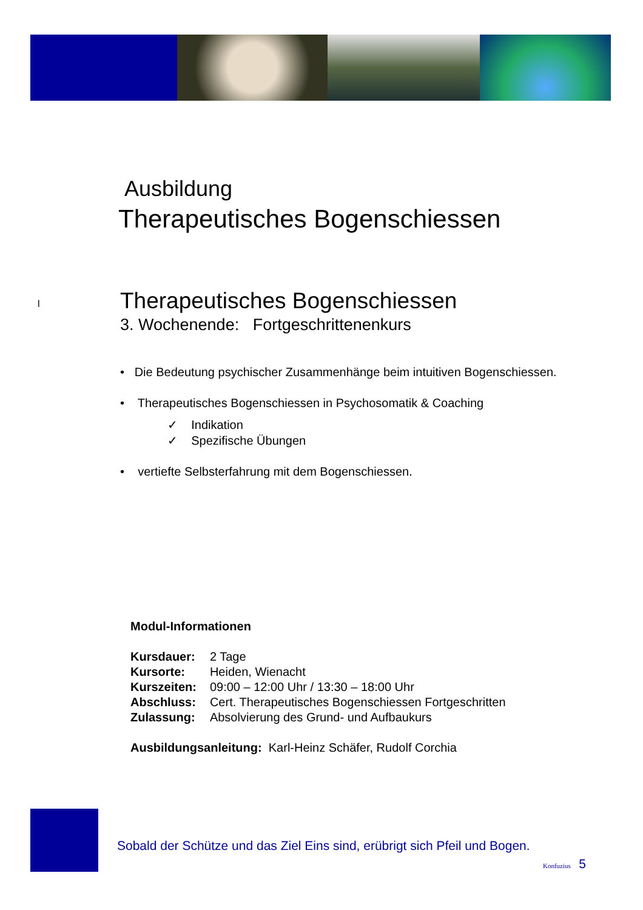Ausbildung
Therapeutisches Bogenschiessen
l Therapeutisches Bogenschiessen
3. Wochenende: Fortgeschrittenenkurs
• Die Bedeutung psychischer Zusammenhänge beim intuitiven Bogenschiessen.
• Therapeutisches Bogenschiessen in Psychosomatik & Coaching
✓ Indikation
✓ Spezifische Übungen
• vertiefte Selbsterfahrung mit dem Bogenschiessen.
Modul-Informationen
| Kursdauer: | 2 Tage |
| Kursorte: | Heiden, Wienacht |
| Kurszeiten: | 09:00 – 12:00 Uhr / 13:30 – 18:00 Uhr |
| Abschluss: | Cert. Therapeutisches Bogenschiessen Fortgeschritten |
| Zulassung: | Absolvierung des Grund- und Aufbaukurs |
Ausbildungsanleitung: Karl-Heinz Schäfer, Rudolf Corchia
Sobald der Schütze und das Ziel Eins sind, erübrigt sich Pfeil und Bogen.
Konfuzius 5